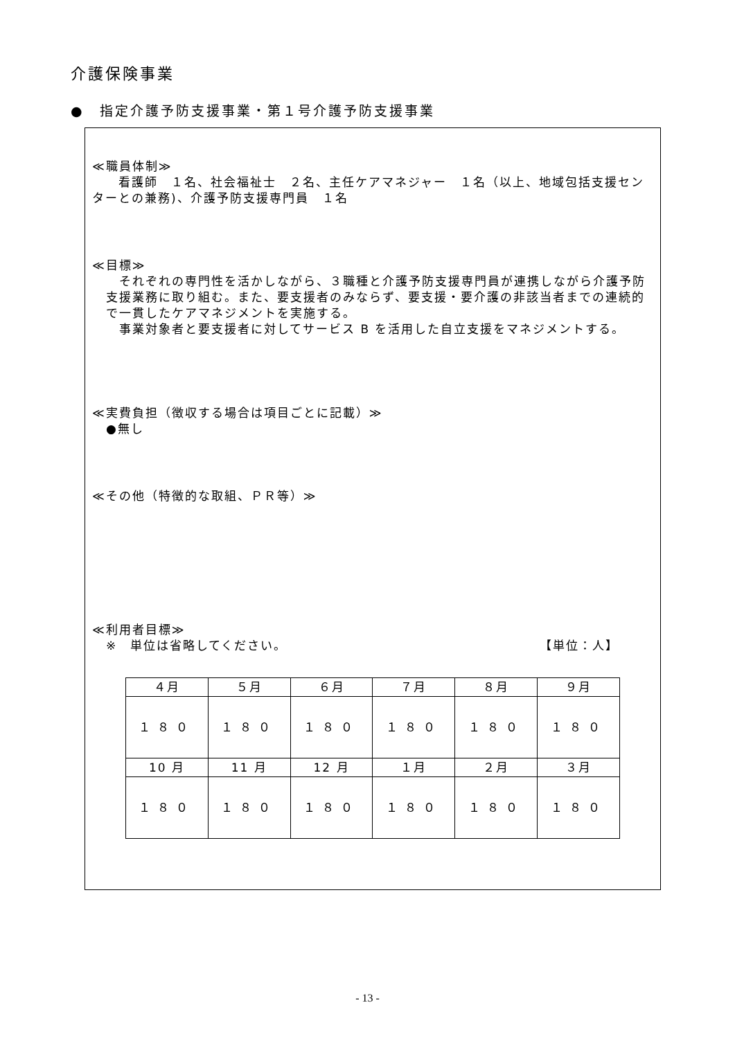介護保険事業
●　指定介護予防支援事業・第１号介護予防支援事業
≪職員体制≫
　　看護師　１名、社会福祉士　２名、主任ケアマネジャー　１名（以上、地域包括支援センターとの兼務)、介護予防支援専門員　１名
≪目標≫
　それぞれの専門性を活かしながら、３職種と介護予防支援専門員が連携しながら介護予防支援業務に取り組む。また、要支援者のみならず、要支援・要介護の非該当者までの連続的で一貫したケアマネジメントを実施する。
　事業対象者と要支援者に対してサービス B を活用した自立支援をマネジメントする。
≪実費負担（徴収する場合は項目ごとに記載）≫
●無し
≪その他（特徴的な取組、ＰＲ等）≫
≪利用者目標≫
※　単位は省略してください。 【単位：人】
| ４月 | ５月 | ６月 | ７月 | ８月 | ９月 |
| １８０ | １８０ | １８０ | １８０ | １８０ | １８０ |
| 10 月 | 11 月 | 12 月 | １月 | ２月 | ３月 |
| １８０ | １８０ | １８０ | １８０ | １８０ | １８０ |
- 13 -